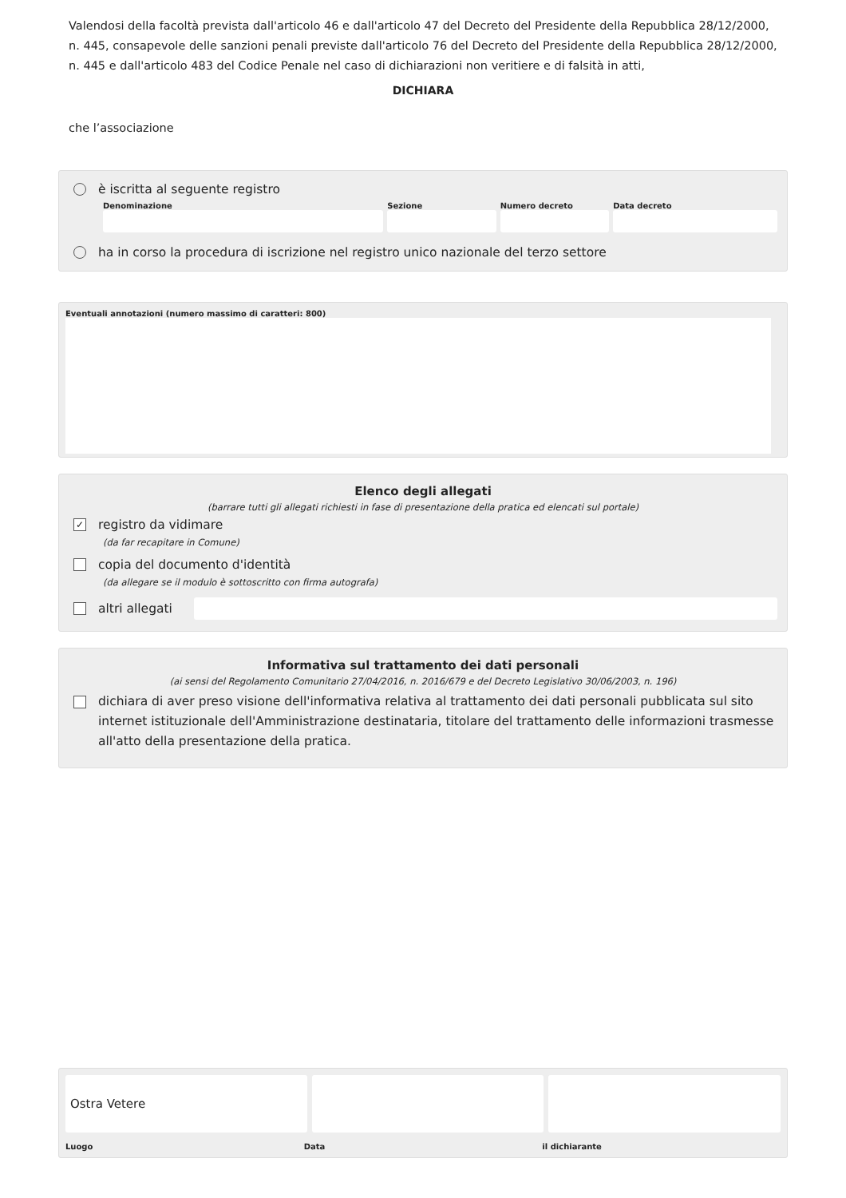Valendosi della facoltà prevista dall'articolo 46 e dall'articolo 47 del Decreto del Presidente della Repubblica 28/12/2000, n. 445, consapevole delle sanzioni penali previste dall'articolo 76 del Decreto del Presidente della Repubblica 28/12/2000, n. 445 e dall'articolo 483 del Codice Penale nel caso di dichiarazioni non veritiere e di falsità in atti,
DICHIARA
che l’associazione
è iscritta al seguente registro
Denominazione Sezione Numero decreto Data decreto
ha in corso la procedura di iscrizione nel registro unico nazionale del terzo settore
Eventuali annotazioni (numero massimo di caratteri: 800)
Elenco degli allegati
(barrare tutti gli allegati richiesti in fase di presentazione della pratica ed elencati sul portale)
✓ registro da vidimare
(da far recapitare in Comune)
copia del documento d'identità
(da allegare se il modulo è sottoscritto con firma autografa)
altri allegati
Informativa sul trattamento dei dati personali
(ai sensi del Regolamento Comunitario 27/04/2016, n. 2016/679 e del Decreto Legislativo 30/06/2003, n. 196)
dichiara di aver preso visione dell'informativa relativa al trattamento dei dati personali pubblicata sul sito internet istituzionale dell'Amministrazione destinataria, titolare del trattamento delle informazioni trasmesse all'atto della presentazione della pratica.
Ostra Vetere
Luogo Data il dichiarante